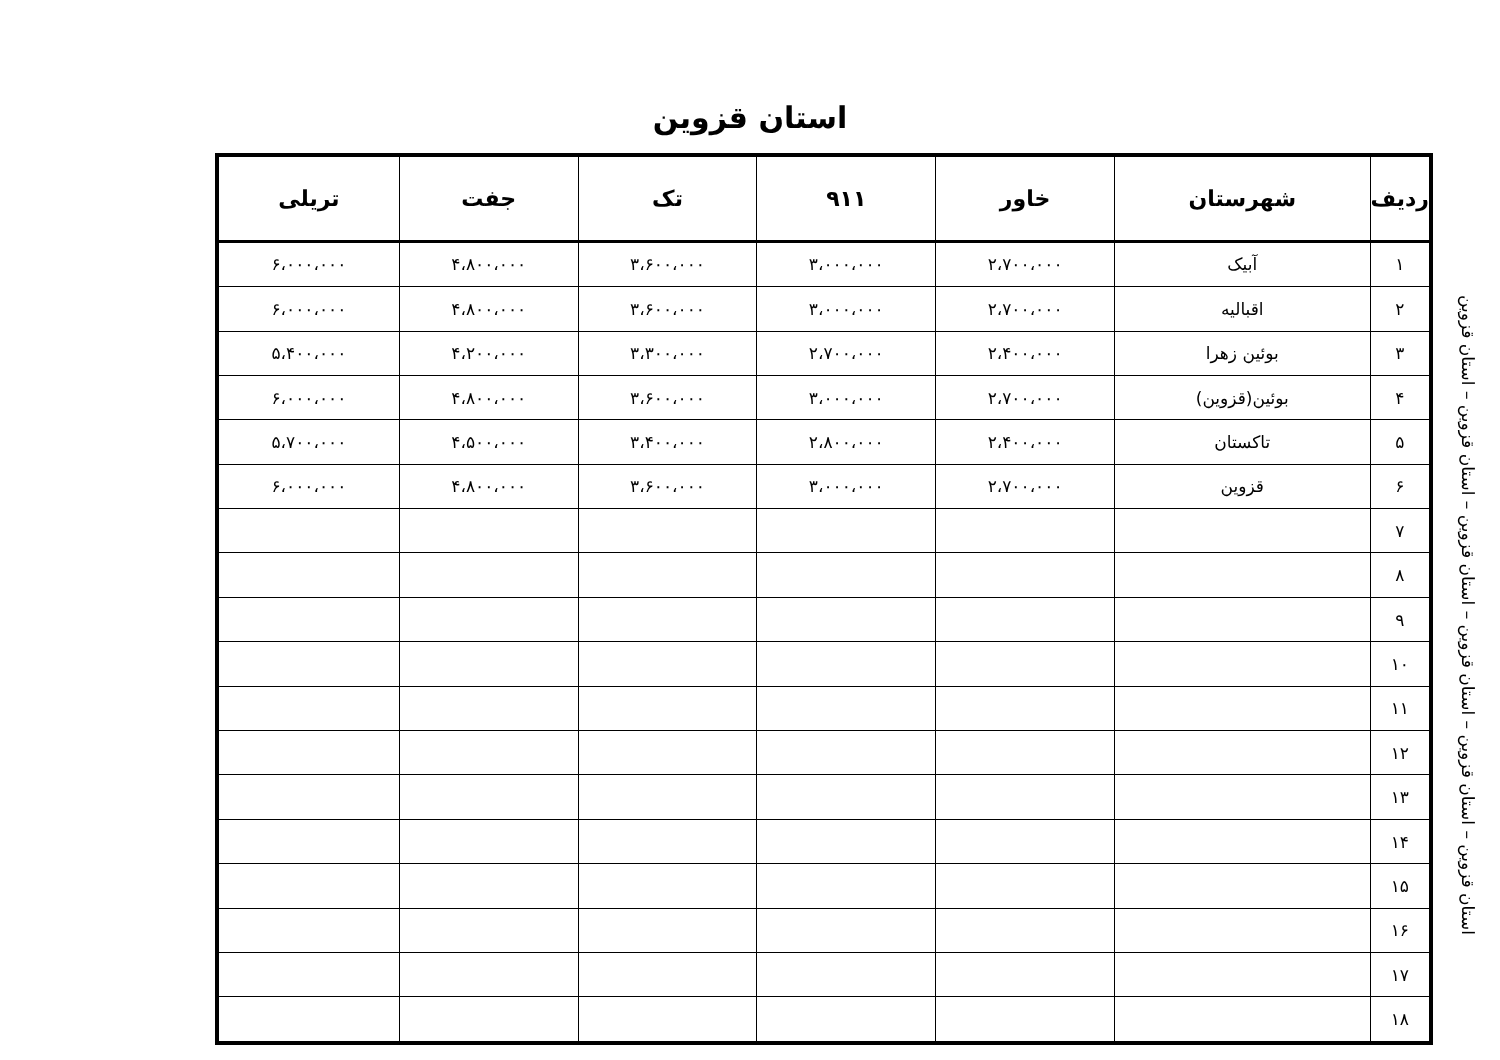استان قزوین
استان قزوین – استان قزوین – استان قزوین – استان قزوین – استان قزوین – استان قزوین
| ردیف | شهرستان | خاور | ۹۱۱ | تک | جفت | تریلی |
| --- | --- | --- | --- | --- | --- | --- |
| ۱ | آبیک | ۲،۷۰۰،۰۰۰ | ۳،۰۰۰،۰۰۰ | ۳،۶۰۰،۰۰۰ | ۴،۸۰۰،۰۰۰ | ۶،۰۰۰،۰۰۰ |
| ۲ | اقبالیه | ۲،۷۰۰،۰۰۰ | ۳،۰۰۰،۰۰۰ | ۳،۶۰۰،۰۰۰ | ۴،۸۰۰،۰۰۰ | ۶،۰۰۰،۰۰۰ |
| ۳ | بوئین زهرا | ۲،۴۰۰،۰۰۰ | ۲،۷۰۰،۰۰۰ | ۳،۳۰۰،۰۰۰ | ۴،۲۰۰،۰۰۰ | ۵،۴۰۰،۰۰۰ |
| ۴ | بوئین(قزوین) | ۲،۷۰۰،۰۰۰ | ۳،۰۰۰،۰۰۰ | ۳،۶۰۰،۰۰۰ | ۴،۸۰۰،۰۰۰ | ۶،۰۰۰،۰۰۰ |
| ۵ | تاکستان | ۲،۴۰۰،۰۰۰ | ۲،۸۰۰،۰۰۰ | ۳،۴۰۰،۰۰۰ | ۴،۵۰۰،۰۰۰ | ۵،۷۰۰،۰۰۰ |
| ۶ | قزوین | ۲،۷۰۰،۰۰۰ | ۳،۰۰۰،۰۰۰ | ۳،۶۰۰،۰۰۰ | ۴،۸۰۰،۰۰۰ | ۶،۰۰۰،۰۰۰ |
| ۷ | | | | | | |
| ۸ | | | | | | |
| ۹ | | | | | | |
| ۱۰ | | | | | | |
| ۱۱ | | | | | | |
| ۱۲ | | | | | | |
| ۱۳ | | | | | | |
| ۱۴ | | | | | | |
| ۱۵ | | | | | | |
| ۱۶ | | | | | | |
| ۱۷ | | | | | | |
| ۱۸ | | | | | | |